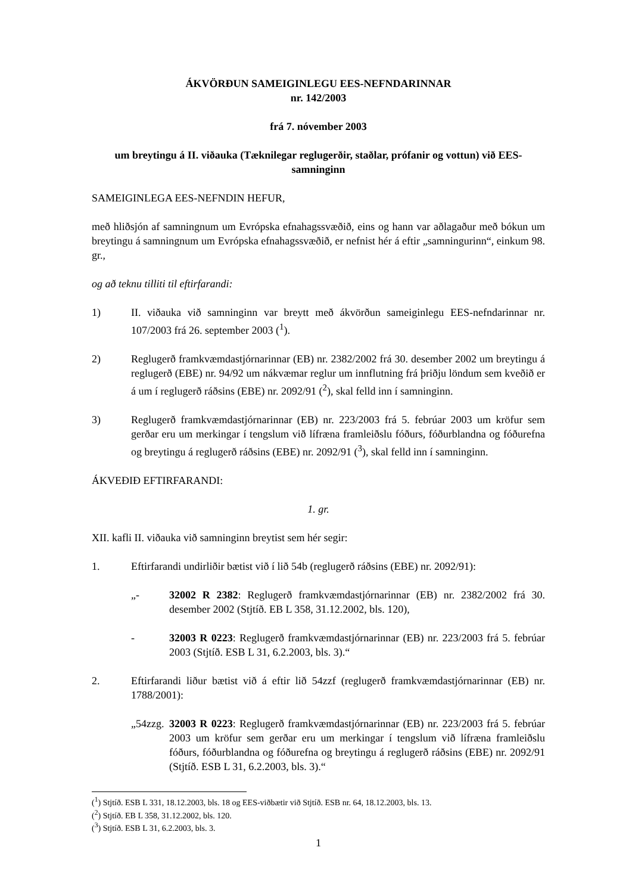ÁKVÖRÐUN SAMEIGINLEGU EES-NEFNDARINNAR
nr. 142/2003
frá 7. nóvember 2003
um breytingu á II. viðauka (Tæknilegar reglugerðir, staðlar, prófanir og vottun) við EES-samninginn
SAMEIGINLEGA EES-NEFNDIN HEFUR,
með hliðsjón af samningnum um Evrópska efnahagssvæðið, eins og hann var aðlagaður með bókun um breytingu á samningnum um Evrópska efnahagssvæðið, er nefnist hér á eftir „samningurinn“, einkum 98. gr.,
og að teknu tilliti til eftirfarandi:
1) II. viðauka við samninginn var breytt með ákvörðun sameiginlegu EES-nefndarinnar nr. 107/2003 frá 26. september 2003 (<sup>1</sup>).
2) Reglugerð framkvæmdastjórnarinnar (EB) nr. 2382/2002 frá 30. desember 2002 um breytingu á reglugerð (EBE) nr. 94/92 um nákvæmar reglur um innflutning frá þriðju löndum sem kveðið er á um í reglugerð ráðsins (EBE) nr. 2092/91 (<sup>2</sup>), skal felld inn í samninginn.
3) Reglugerð framkvæmdastjórnarinnar (EB) nr. 223/2003 frá 5. febrúar 2003 um kröfur sem gerðar eru um merkingar í tengslum við lífræna framleiðslu fóðurs, fóðurblandna og fóðurefna og breytingu á reglugerð ráðsins (EBE) nr. 2092/91 (<sup>3</sup>), skal felld inn í samninginn.
ÁKVEÐIÐ EFTIRFARANDI:
1. gr.
XII. kafli II. viðauka við samninginn breytist sem hér segir:
1. Eftirfarandi undirliðir bætist við í lið 54b (reglugerð ráðsins (EBE) nr. 2092/91):
„- 32002 R 2382: Reglugerð framkvæmdastjórnarinnar (EB) nr. 2382/2002 frá 30. desember 2002 (Stjtíð. EB L 358, 31.12.2002, bls. 120),
- 32003 R 0223: Reglugerð framkvæmdastjórnarinnar (EB) nr. 223/2003 frá 5. febrúar 2003 (Stjtíð. ESB L 31, 6.2.2003, bls. 3).“
2. Eftirfarandi liður bætist við á eftir lið 54zzf (reglugerð framkvæmdastjórnarinnar (EB) nr. 1788/2001):
„54zzg.
32003 R 0223: Reglugerð framkvæmdastjórnarinnar (EB) nr. 223/2003 frá 5. febrúar 2003 um kröfur sem gerðar eru um merkingar í tengslum við lífræna framleiðslu fóðurs, fóðurblandna og fóðurefna og breytingu á reglugerð ráðsins (EBE) nr. 2092/91 (Stjtíð. ESB L 31, 6.2.2003, bls. 3).“
(<sup>1</sup>) Stjtíð. ESB L 331, 18.12.2003, bls. 18 og EES-viðbætir við Stjtíð. ESB nr. 64, 18.12.2003, bls. 13.
(<sup>2</sup>) Stjtíð. EB L 358, 31.12.2002, bls. 120.
(<sup>3</sup>) Stjtíð. ESB L 31, 6.2.2003, bls. 3.
1